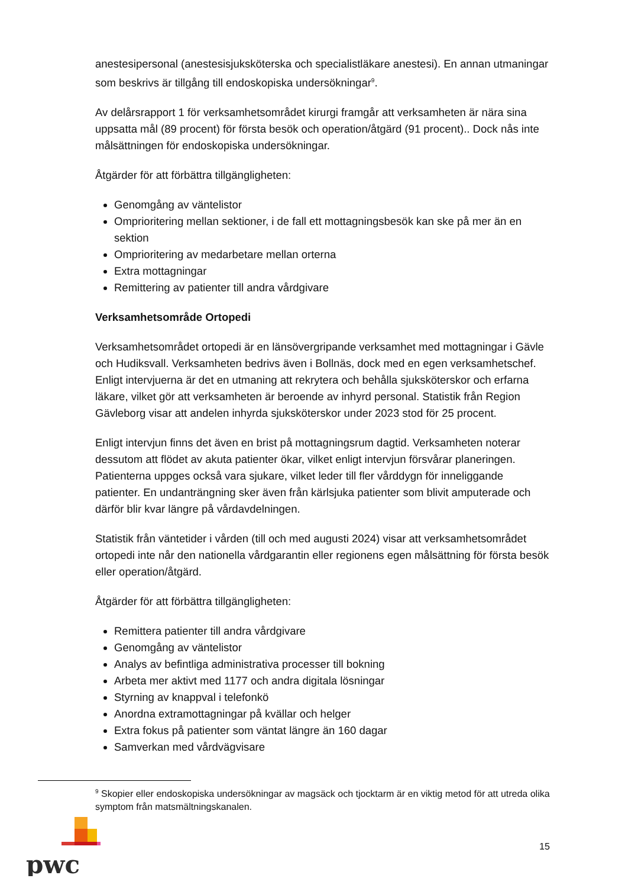anestesipersonal (anestesisjuksköterska och specialistläkare anestesi). En annan utmaningar som beskrivs är tillgång till endoskopiska undersökningar<sup>9</sup>.
Av delårsrapport 1 för verksamhetsområdet kirurgi framgår att verksamheten är nära sina uppsatta mål (89 procent) för första besök och operation/åtgärd (91 procent).. Dock nås inte målsättningen för endoskopiska undersökningar.
Åtgärder för att förbättra tillgängligheten:
Genomgång av väntelistor
Omprioritering mellan sektioner, i de fall ett mottagningsbesök kan ske på mer än en sektion
Omprioritering av medarbetare mellan orterna
Extra mottagningar
Remittering av patienter till andra vårdgivare
Verksamhetsområde Ortopedi
Verksamhetsområdet ortopedi är en länsövergripande verksamhet med mottagningar i Gävle och Hudiksvall. Verksamheten bedrivs även i Bollnäs, dock med en egen verksamhetschef. Enligt intervjuerna är det en utmaning att rekrytera och behålla sjuksköterskor och erfarna läkare, vilket gör att verksamheten är beroende av inhyrd personal. Statistik från Region Gävleborg visar att andelen inhyrda sjuksköterskor under 2023 stod för 25 procent.
Enligt intervjun finns det även en brist på mottagningsrum dagtid. Verksamheten noterar dessutom att flödet av akuta patienter ökar, vilket enligt intervjun försvårar planeringen. Patienterna uppges också vara sjukare, vilket leder till fler vårddygn för inneliggande patienter. En undanträngning sker även från kärlsjuka patienter som blivit amputerade och därför blir kvar längre på vårdavdelningen.
Statistik från väntetider i vården (till och med augusti 2024) visar att verksamhetsområdet ortopedi inte når den nationella vårdgarantin eller regionens egen målsättning för första besök eller operation/åtgärd.
Åtgärder för att förbättra tillgängligheten:
Remittera patienter till andra vårdgivare
Genomgång av väntelistor
Analys av befintliga administrativa processer till bokning
Arbeta mer aktivt med 1177 och andra digitala lösningar
Styrning av knappval i telefonkö
Anordna extramottagningar på kvällar och helger
Extra fokus på patienter som väntat längre än 160 dagar
Samverkan med vårdvägvisare
<sup>9</sup> Skopier eller endoskopiska undersökningar av magsäck och tjocktarm är en viktig metod för att utreda olika symptom från matsmältningskanalen.
pwc
15